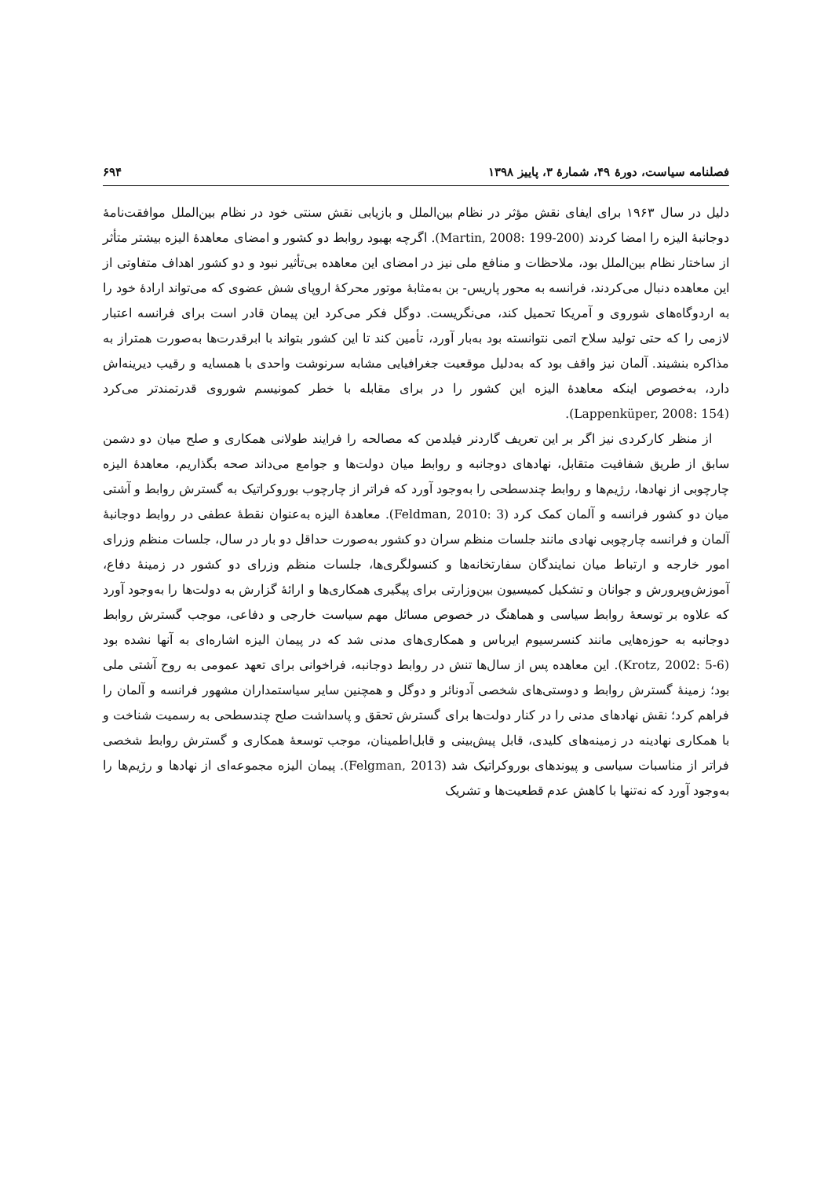فصلنامه سیاست، دورۀ ۴۹، شمارۀ ۳، پاییز ۱۳۹۸ ۶۹۴
دلیل در سال ۱۹۶۳ برای ایفای نقش مؤثر در نظام بین‌الملل و بازیابی نقش سنتی خود در نظام بین‌الملل موافقت‌نامۀ دوجانبۀ الیزه را امضا کردند (Martin, 2008: 199-200). اگرچه بهبود روابط دو کشور و امضای معاهدۀ الیزه بیشتر متأثر از ساختار نظام بین‌الملل بود، ملاحظات و منافع ملی نیز در امضای این معاهده بی‌تأثیر نبود و دو کشور اهداف متفاوتی از این معاهده دنبال می‌کردند، فرانسه به محور پاریس- بن به‌مثابۀ موتور محرکۀ اروپای شش عضوی که می‌تواند ارادۀ خود را به اردوگاه‌های شوروی و آمریکا تحمیل کند، می‌نگریست. دوگل فکر می‌کرد این پیمان قادر است برای فرانسه اعتبار لازمی را که حتی تولید سلاح اتمی نتوانسته بود به‌بار آورد، تأمین کند تا این کشور بتواند با ابرقدرت‌ها به‌صورت همتراز به مذاکره بنشیند. آلمان نیز واقف بود که به‌دلیل موقعیت جغرافیایی مشابه سرنوشت واحدی با همسایه و رقیب دیرینه‌اش دارد، به‌خصوص اینکه معاهدۀ الیزه این کشور را در برای مقابله با خطر کمونیسم شوروی قدرتمندتر می‌کرد (Lappenküper, 2008: 154).
از منظر کارکردی نیز اگر بر این تعریف گاردنر فیلدمن که مصالحه را فرایند طولانی همکاری و صلح میان دو دشمن سابق از طریق شفافیت متقابل، نهادهای دوجانبه و روابط میان دولت‌ها و جوامع می‌داند صحه بگذاریم، معاهدۀ الیزه چارچوبی از نهادها، رژیم‌ها و روابط چندسطحی را به‌وجود آورد که فراتر از چارچوب بوروکراتیک به گسترش روابط و آشتی میان دو کشور فرانسه و آلمان کمک کرد (Feldman, 2010: 3). معاهدۀ الیزه به‌عنوان نقطۀ عطفی در روابط دوجانبۀ آلمان و فرانسه چارچوبی نهادی مانند جلسات منظم سران دو کشور به‌صورت حداقل دو بار در سال، جلسات منظم وزرای امور خارجه و ارتباط میان نمایندگان سفارتخانه‌ها و کنسولگری‌ها، جلسات منظم وزرای دو کشور در زمینۀ دفاع، آموزش‌وپرورش و جوانان و تشکیل کمیسیون بین‌وزارتی برای پیگیری همکاری‌ها و ارائۀ گزارش به دولت‌ها را به‌وجود آورد که علاوه بر توسعۀ روابط سیاسی و هماهنگ در خصوص مسائل مهم سیاست خارجی و دفاعی، موجب گسترش روابط دوجانبه به حوزه‌هایی مانند کنسرسیوم ایرباس و همکاری‌های مدنی شد که در پیمان الیزه اشاره‌ای به آنها نشده بود (Krotz, 2002: 5-6). این معاهده پس از سال‌ها تنش در روابط دوجانبه، فراخوانی برای تعهد عمومی به روح آشتی ملی بود؛ زمینۀ گسترش روابط و دوستی‌های شخصی آدونائر و دوگل و همچنین سایر سیاستمداران مشهور فرانسه و آلمان را فراهم کرد؛ نقش نهادهای مدنی را در کنار دولت‌ها برای گسترش تحقق و پاسداشت صلح چندسطحی به رسمیت شناخت و با همکاری نهادینه در زمینه‌های کلیدی، قابل پیش‌بینی و قابل‌اطمینان، موجب توسعۀ همکاری و گسترش روابط شخصی فراتر از مناسبات سیاسی و پیوندهای بوروکراتیک شد (Felgman, 2013). پیمان الیزه مجموعه‌ای از نهادها و رژیم‌ها را به‌وجود آورد که نه‌تنها با کاهش عدم قطعیت‌ها و تشریک